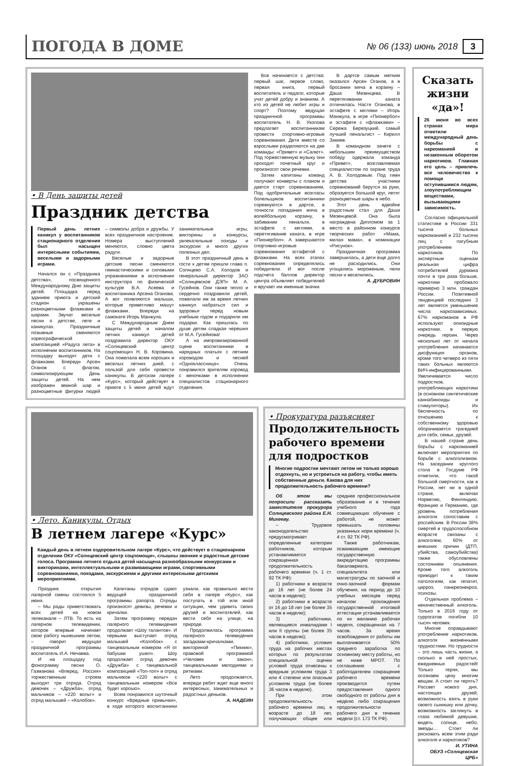ПОГОДА В ДОМЕ
№ 06 (133) июнь 2018 3
• В День защиты детей
Праздник детства
Первый день летних каникул у воспитанников стационарного отделения был насыщен интересными событиями, веселыми и задорными играми.
Начался он с «Праздника детства», посвященного Международному Дню защиты детей. Площадка перед зданием приюта и детский стадион украшены разноцветными флажками и шарами. Звучат веселые песни о детстве, лете и каникулах. Праздничные позывные сменяются хореографической композицией «Радуга лета» в исполнении воспитанников. На площадку выходят дети с флажками. Впереди Арсен Оганов с флагом, символизирующим День защиты детей. На нем изображен земной шар и разноцветные фигурки людей – символы добра и дружбы. У всех праздничное настроение. Номера выступлений меняются, словно цвета радуги.
Веселые и задорные детские песни сменяются гимнастическими и силовыми упражнениями в исполнении инструктора по физической культуре В.А. Асеева и воспитанника Арсена Оганова. А вот появляются малыши, которые приветливо машут флажками. Впереди на самокате Игорь Манжула.
С Международным Днем защиты детей и началом летних каникул детей поздравила директор ОКУ «Солнцевский центр соцпомощи» Н. В. Коровина. Она пожелала всем хороших и веселых летних дней, с пользой для себя провести каникулы. В детском лагере «Курс», который действует в приюте с 5 июня детей ждут занимательные игры, викторины и конкурсы, увлекательные походы и экскурсии и много других полезных дел.
В этот праздничный день в гости к детям пришли глава п. Солнцево С.А. Холодов и генеральный директор ЗАО «Солнцевское ДЭП» М. А. Гусейнов. Они также тепло и сердечно поздравили детей, пожелали им за время летних каникул набраться сил и здоровья перед новым учебным годом и подарили им подарки. Как пришлась по душе детям сладкая черешня от М.А. Гусейнова!
А на импровизированной сцене воспитанники в нарядных платьях с летним хороводом и песней «Одноклассница». Очень понравился зрителям хоровод с веночками в исполнении специалистов стационарного отделения.
Все начинается с детства: первый шаг, первое слово, первая книга, первый воспитатель и педагог, которые учат детей добру и знаниям. А кто из детей не любит игры и спорт? Поэтому ведущая праздничной программы воспитатель Н. В. Уколова предлагает воспитанникам провести спортивно-игровые соревнования. Дети вместе со взрослыми разделяются на две команды: «Привет» и «Салют». Под торжественную музыку они проходят почетный круг и произносят свои речевки.
Затем капитаны команд получают конверты с планом и дается старт соревнованиям. Под одобрительные возгласы болельщиков воспитанники соревнуются в дартсе, в точности попадания мяча в волейбольную корзину, в забивании пенальти, в эстафете с кеглями, в перетягивание каната, в игре «Пионербол». А завершаются спортивно-игровые соревнования эстафетой с флажками. На всех этапах соревнования определялись победители. И вот после подсчета баллов директор центра объявляет победителей и вручает им именные значки.
В дартсе самым метким оказался Арсен Оганов, а в бросании мяча в корзину – Даша Мезенцева. В перетягивании каната отличилась Настя Оганова, в эстафете с кеглями – Игорь Манжула, в игре «Пионербол» и эстафете с «флажками» – Сережа Березуцкий, самый лучший пенальтист – Кирилл Закиев.
В командном зачете с небольшим преимуществом победу одержала команда «Привет», возглавляемая специалистом по охране труда А. В. Холодовым. Под гимн детства участники соревнований берутся за руки, образуется большой круг, летят разноцветные шары в небо.
Этот день вдвойне радостным стал для Даши Мезенцевой. Она была награждена Дипломом за 1 место в районном конкурсе творческих работ «Мама, милая мама», в номинации «Рисунок».
Праздничная программа завершилась, а дети еще долго не расходились. Они угощались мороженым, пели песни и веселились.
А. ДУБРОВИН
• Лето. Каникулы. Отдых
В летнем лагере «Курс»
Каждый день в летнем оздоровительном лагере «Курс», что действует в стационарном отделении ОКУ «Солнцевский центр соцпомощи», слышны звонкие и радостные детские голоса. Программа летнего отдыха детей насыщена разнообразными конкурсами и викторинами, интеллектуальными и развивающими играми, спортивными соревнованиями, походами, экскурсиями и другими интересными детскими мероприятиями.
Праздник открытия лагерной смены состоялся 5 июня.
– Мы рады приветствовать всех детей на новом телеканале – ЛТВ. То есть на лагерном телевидении, которое впервые начинает свою работу нынешним летом, – говорит ведущая праздничной программы воспитатель И.А. Нечаева.
И на площадку под фонограмму песни О. Газманова «Вперед, Россия» торжественным строем выходят три отряда. Отряд девочек – «Дружба», отряд мальчиков – «220 вольт» и отряд малышей – «Колобок».
Капитаны отрядов сдают ведущей праздничной программы рапорта. Отряды произносят девизы, речевки и кричалки.
Затем программу передач лагерного телевидения продолжает «Шоу талантов». И первыми выступает отряд малышей «Колобок» с танцевальным номером «Я от бабушки ушел». Шоу продолжает отряд девочек «Дружба» с танцевальной композицией «Топ-топ» и отряд мальчиков «220 вольт» с танцевальным номером «Все будет хорошо».
Всем понравился шуточный конкурс «Вредные привычки», в ходе которого воспитанники узнали, как правильно вести себя в лагере «Курс», как поступать в той или иной ситуации, чем удивить своих друзей и воспитателей, как вести себя на улице, на природе.
Продолжилась программа лагерного телевидения загадками-кричалками, викториной «Пикник», правовой программой «Человек и закон», танцевальными мелодиями и ритмами.
Лето продолжается, впереди ребят ждет еще много интересных, занимательных и радостных деньков.
А. НАДЕИН
• Прокуратура разъясняет
Продолжительность рабочего времени для подростков
Многие подростки мечтают летом не только хорошо отдохнуть, но и устроиться на работу, чтобы иметь собственные деньги. Какова для них продолжительность рабочего времени?
Об этом мы попросили рассказать заместителя прокурора Солнцевского района Е.Н. Михееву.
– Трудовое законодательство предусматривает определенные категории работников, которым устанавливается сокращенная продолжительность рабочего времени (ч. 1 ст. 92 ТК РФ):
1) работники в возрасте до 16 лет (не более 24 часов в неделю);
2) работники в возрасте от 16 до 18 лет (не более 35 часов в неделю);
3) работники, являющиеся инвалидами I или II группы (не более 35 часов в неделю);
4) работники, условия труда на рабочих местах которых по результатам специальной оценки условий труда отнесены к вредным условиям труда 3 или 4 степени или опасным условиям труда (не более 36 часов в неделю).
При этом продолжительность рабочего времени лиц в возрасте до 18 лет, получающих общее или среднее профессиональное образование и в течение учебного года совмещающих обучение с работой, не может превышать половины указанных норм времени (ч. 4 ст. 92 ТК РФ).
Также работникам, осваивающим имеющие государственную аккредитацию программы бакалавриата, специалитета или магистратуры по заочной и очно-заочной формам обучения, на период до 10 учебных месяцев перед началом прохождения государственной итоговой аттестации устанавливается по их желанию рабочая неделя, сокращенная на 7 часов. За время освобождения от работы им выплачивается 50% среднего заработка по основному месту работы, но не ниже МРОТ. По соглашению с работодателем сокращение рабочего времени производится путем предоставления одного свободного от работы дня в неделю либо сокращения продолжительности рабочего дня в течение недели (ст. 173 ТК РФ).
Сказать жизни «да»!
26 июня во всех странах мира отметили международный день борьбы с наркоманией и незаконным оборотом наркотиков. Главная его цель – привлечь все человечество к помощи оступившимся людям, злоупотребляющим веществами, вызывающими зависимость.
Согласно официальной статистике в России 331 тысяча больных наркоманией и 232 тысячи лиц с пагубным употреблением наркотиков. По экспертным оценкам реальная цифра потребителей дурмана почти в три раза больше, наркотики пробовало примерно 3 млн. граждан России. Позитивной тенденцией последних 3 лет является уменьшение числа наркозависимых. 67% наркоманов в РФ используют опиоидные наркотики, в первую очередь героин. Через несколько лет от начала употребления начинается дисфункция органов, кроме того четверо из пяти таких больных являются ВИЧ-инфицированными. Увеличивается число подростков, употребляющих наркотики (в основном синтетические каннабиноиды и стимуляторы). Их беспечность по отношению к собственному здоровью оборачивается трагедией для себя, семьи, друзей.
В нашей стране день борьбы с наркоманией включает мероприятия по борьбе с алкоголизмом. На заседании круглого стола в Госдуме РФ отметили, что такой большой смертности, как в России, нет ни в одной стране, включая Норвегию, Финляндию, Францию и Германию, где уровень потребления алкоголя сопоставим с российским. В России 38% смертей в трудоспособном возрасте связаны с алкоголем, 60% от внешних причин (ДТП, убийства, самоубийства) также обусловлены состоянием опьянения. Кроме того алкоголь приводит к таким патологиям, как гепатит, цирроз, панкреонекроз, психозы.
Отдельная проблема – некачественный алкоголь. Только в 2016 году от суррогатов погибли 10 тысяч человек.
Многие оправдывают употребление наркотиков, алкоголя жизненными трудностями. Но трудности – это лишь часть жизни, а сколько в ней простых, ежедневных радостей! Только теряя, мы осознаем цену многим вещам. А стоит ли терять? Рассвет нового дня, настоящих друзей, возможность взять в руки своего сынишку или дочку, возможность заглянуть в глаза любимой девушке, видеть солнце, небо, звезды… Стоит ли рисковать всем этим ради алкоголя и наркотиков?
И. УТИНА
ОБУЗ «Солнцевская ЦРБ»